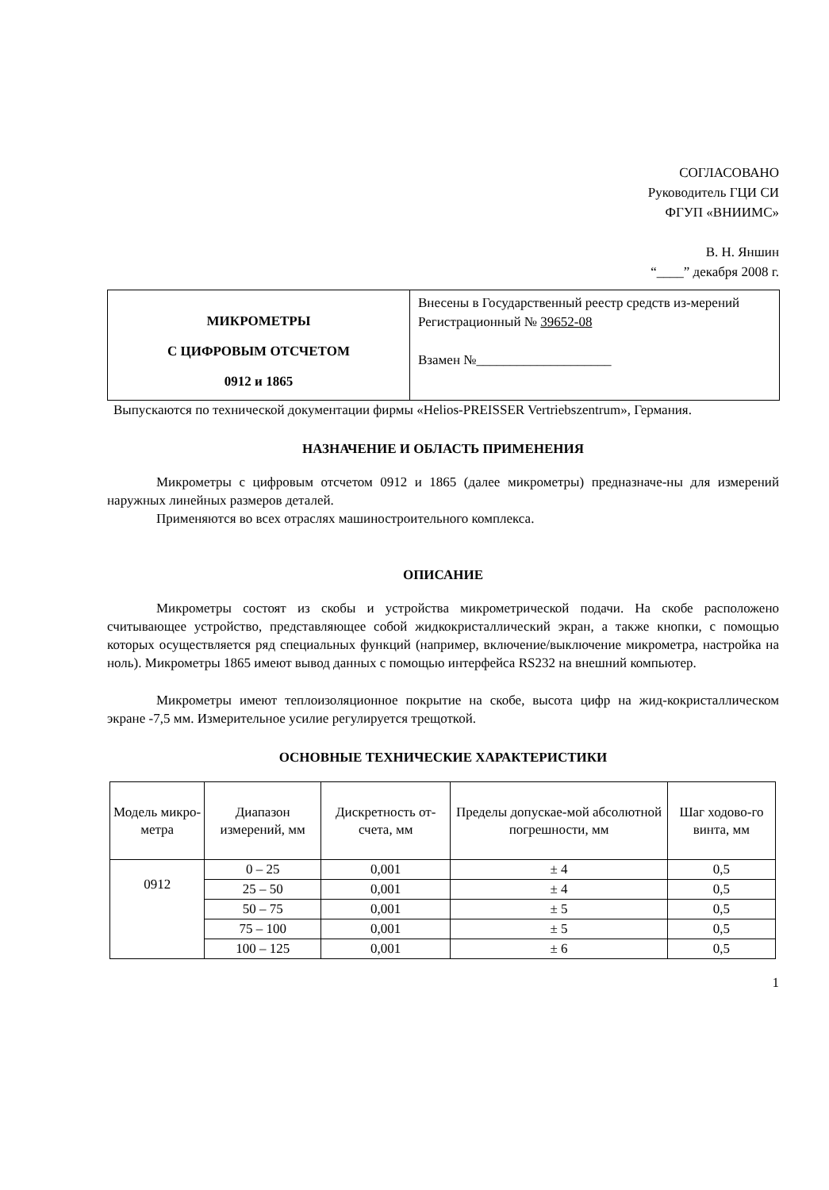СОГЛАСОВАНО
Руководитель ГЦИ СИ
ФГУП «ВНИИМС»
В. Н. Яншин
“____” декабря 2008 г.
| МИКРОМЕТРЫ С ЦИФРОВЫМ ОТСЧЕТОМ 0912 и 1865 | Внесены в Государственный реестр средств из-мерений Регистрационный № 39652-08 Взамен №____________________ |
Выпускаются по технической документации фирмы «Helios-PREISSER Vertriebszentrum», Германия.
НАЗНАЧЕНИЕ И ОБЛАСТЬ ПРИМЕНЕНИЯ
Микрометры с цифровым отсчетом 0912 и 1865 (далее микрометры) предназначе-ны для измерений наружных линейных размеров деталей.
Применяются во всех отраслях машиностроительного комплекса.
ОПИСАНИЕ
Микрометры состоят из скобы и устройства микрометрической подачи. На скобе расположено считывающее устройство, представляющее собой жидкокристаллический экран, а также кнопки, с помощью которых осуществляется ряд специальных функций (например, включение/выключение микрометра, настройка на ноль). Микрометры 1865 имеют вывод данных с помощью интерфейса RS232 на внешний компьютер.
Микрометры имеют теплоизоляционное покрытие на скобе, высота цифр на жид-кокристаллическом экране -7,5 мм. Измерительное усилие регулируется трещоткой.
ОСНОВНЫЕ ТЕХНИЧЕСКИЕ ХАРАКТЕРИСТИКИ
| Модель микро-метра | Диапазон измерений, мм | Дискретность от-счета, мм | Пределы допускае-мой абсолютной погрешности, мм | Шаг ходово-го винта, мм |
| --- | --- | --- | --- | --- |
| 0912 | 0 – 25 | 0,001 | ± 4 | 0,5 |
| | 25 – 50 | 0,001 | ± 4 | 0,5 |
| | 50 – 75 | 0,001 | ± 5 | 0,5 |
| | 75 – 100 | 0,001 | ± 5 | 0,5 |
| | 100 – 125 | 0,001 | ± 6 | 0,5 |
1